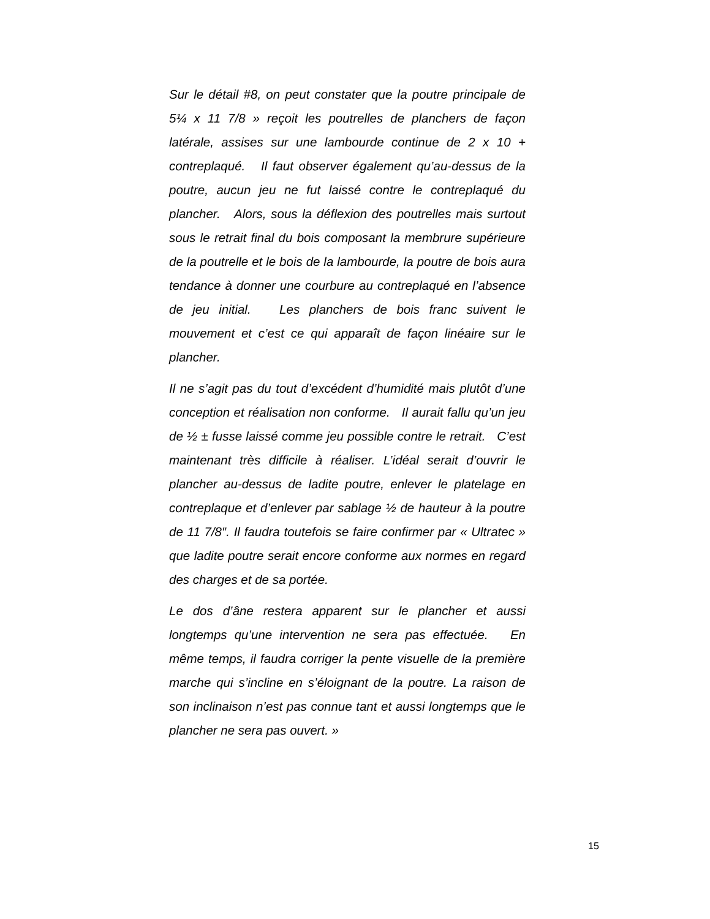Sur le détail #8, on peut constater que la poutre principale de 5¼ x 11 7/8 » reçoit les poutrelles de planchers de façon latérale, assises sur une lambourde continue de 2 x 10 + contreplaqué. Il faut observer également qu’au-dessus de la poutre, aucun jeu ne fut laissé contre le contreplaqué du plancher. Alors, sous la déflexion des poutrelles mais surtout sous le retrait final du bois composant la membrure supérieure de la poutrelle et le bois de la lambourde, la poutre de bois aura tendance à donner une courbure au contreplaqué en l’absence de jeu initial. Les planchers de bois franc suivent le mouvement et c’est ce qui apparaît de façon linéaire sur le plancher.
Il ne s’agit pas du tout d’excédent d’humidité mais plutôt d’une conception et réalisation non conforme. Il aurait fallu qu’un jeu de ½ ± fusse laissé comme jeu possible contre le retrait. C’est maintenant très difficile à réaliser. L’idéal serait d’ouvrir le plancher au-dessus de ladite poutre, enlever le platelage en contreplaque et d’enlever par sablage ½ de hauteur à la poutre de 11 7/8″. Il faudra toutefois se faire confirmer par « Ultratec » que ladite poutre serait encore conforme aux normes en regard des charges et de sa portée.
Le dos d’âne restera apparent sur le plancher et aussi longtemps qu’une intervention ne sera pas effectuée. En même temps, il faudra corriger la pente visuelle de la première marche qui s’incline en s’éloignant de la poutre. La raison de son inclinaison n’est pas connue tant et aussi longtemps que le plancher ne sera pas ouvert. »
15